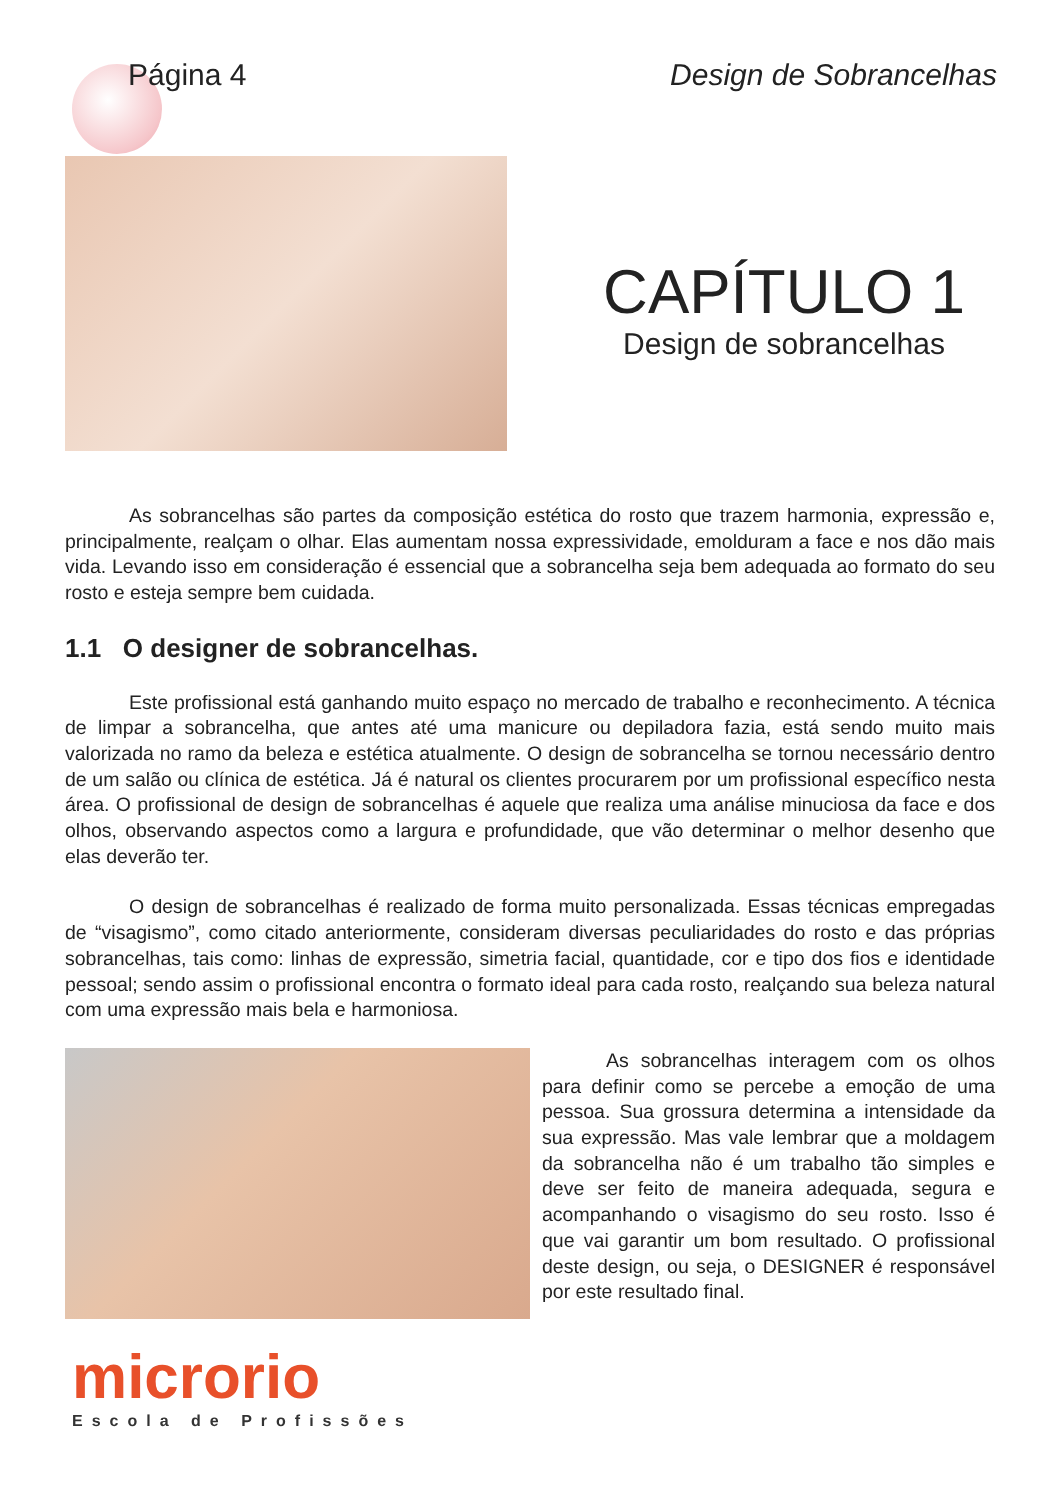Página 4 Design de Sobrancelhas
CAPÍTULO 1
Design de sobrancelhas
As sobrancelhas são partes da composição estética do rosto que trazem harmonia, expressão e, principalmente, realçam o olhar. Elas aumentam nossa expressividade, emolduram a face e nos dão mais vida. Levando isso em consideração é essencial que a sobrancelha seja bem adequada ao formato do seu rosto e esteja sempre bem cuidada.
1.1 O designer de sobrancelhas.
Este profissional está ganhando muito espaço no mercado de trabalho e reconhecimento. A técnica de limpar a sobrancelha, que antes até uma manicure ou depiladora fazia, está sendo muito mais valorizada no ramo da beleza e estética atualmente. O design de sobrancelha se tornou necessário dentro de um salão ou clínica de estética. Já é natural os clientes procurarem por um profissional específico nesta área. O profissional de design de sobrancelhas é aquele que realiza uma análise minuciosa da face e dos olhos, observando aspectos como a largura e profundidade, que vão determinar o melhor desenho que elas deverão ter.
O design de sobrancelhas é realizado de forma muito personalizada. Essas técnicas empregadas de “visagismo”, como citado anteriormente, consideram diversas peculiaridades do rosto e das próprias sobrancelhas, tais como: linhas de expressão, simetria facial, quantidade, cor e tipo dos fios e identidade pessoal; sendo assim o profissional encontra o formato ideal para cada rosto, realçando sua beleza natural com uma expressão mais bela e harmoniosa.
As sobrancelhas interagem com os olhos para definir como se percebe a emoção de uma pessoa. Sua grossura determina a intensidade da sua expressão. Mas vale lembrar que a moldagem da sobrancelha não é um trabalho tão simples e deve ser feito de maneira adequada, segura e acompanhando o visagismo do seu rosto. Isso é que vai garantir um bom resultado. O profissional deste design, ou seja, o DESIGNER é responsável por este resultado final.
microrio
Escola de Profissões